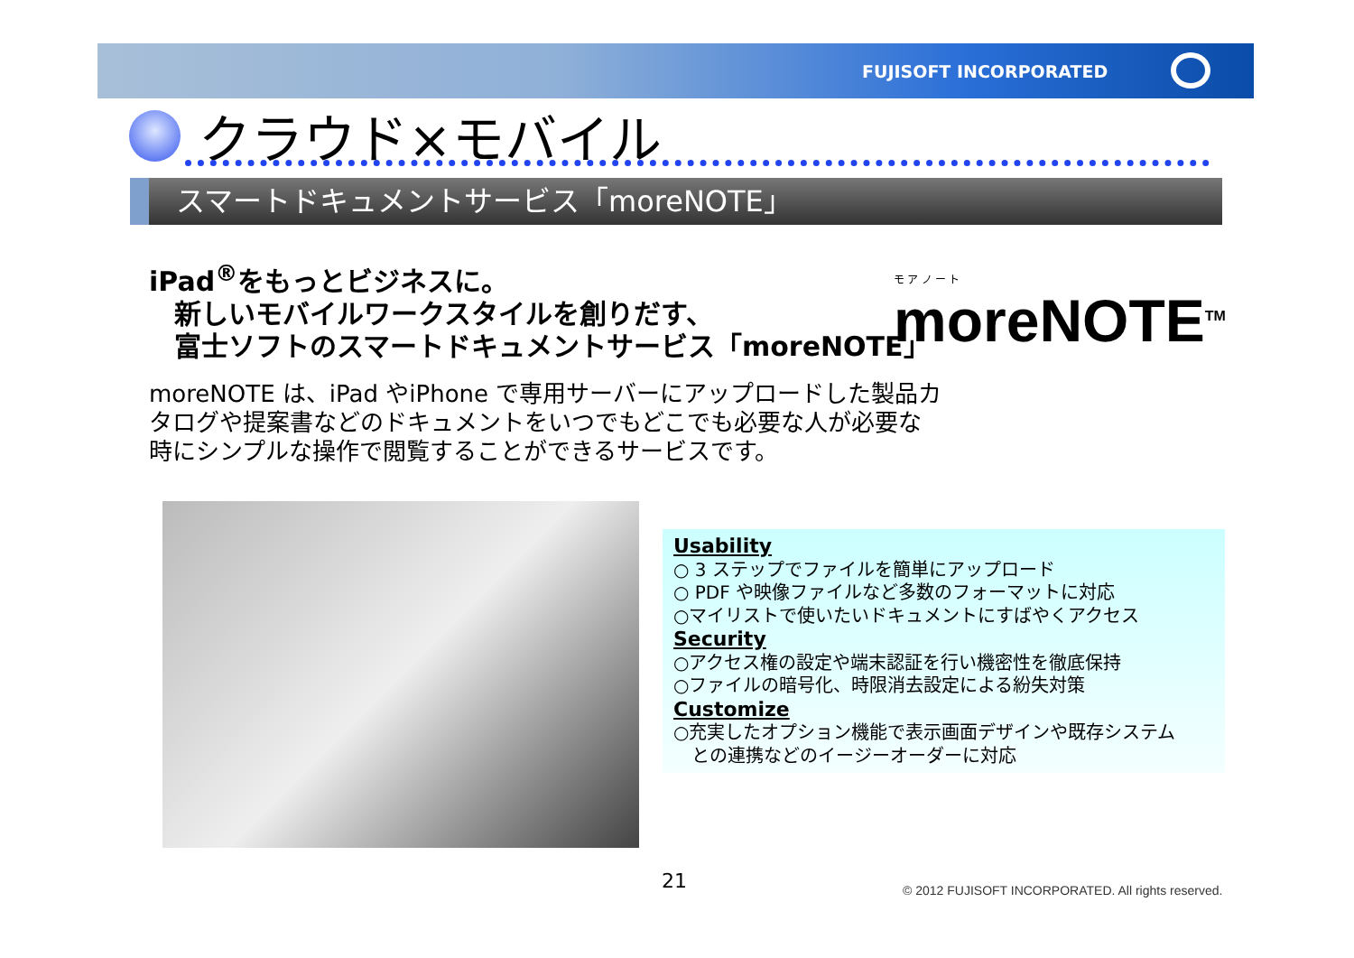FUJISOFT INCORPORATED
クラウド×モバイル
スマートドキュメントサービス「moreNOTE」
iPad<sup>®</sup>をもっとビジネスに。
新しいモバイルワークスタイルを創りだす、
富士ソフトのスマートドキュメントサービス「moreNOTE」
モ ア ノ ー ト
moreNOTE<sup>TM</sup>
moreNOTE は、iPad やiPhone で専用サーバーにアップロードした製品カ
タログや提案書などのドキュメントをいつでもどこでも必要な人が必要な
時にシンプルな操作で閲覧することができるサービスです。
Usability
○ 3 ステップでファイルを簡単にアップロード
○ PDF や映像ファイルなど多数のフォーマットに対応
○マイリストで使いたいドキュメントにすばやくアクセス
Security
○アクセス権の設定や端末認証を行い機密性を徹底保持
○ファイルの暗号化、時限消去設定による紛失対策
Customize
○充実したオプション機能で表示画面デザインや既存システム
　との連携などのイージーオーダーに対応
21
© 2012 FUJISOFT INCORPORATED. All rights reserved.